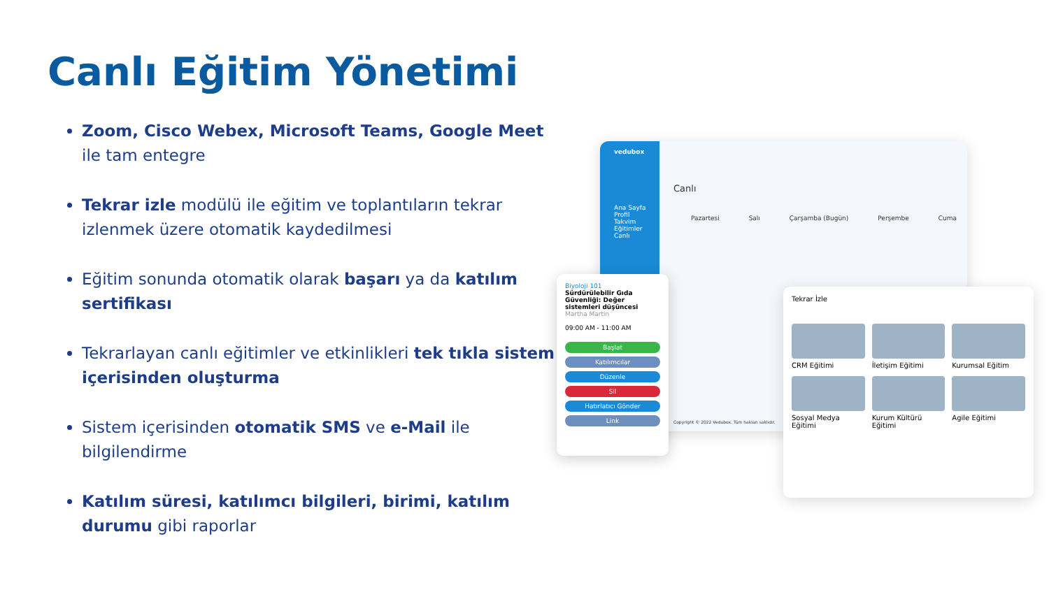Canlı Eğitim Yönetimi
Zoom, Cisco Webex, Microsoft Teams, Google Meet ile tam entegre
Tekrar izle modülü ile eğitim ve toplantıların tekrar izlenmek üzere otomatik kaydedilmesi
Eğitim sonunda otomatik olarak başarı ya da katılım sertifikası
Tekrarlayan canlı eğitimler ve etkinlikleri tek tıkla sistem içerisinden oluşturma
Sistem içerisinden otomatik SMS ve e-Mail ile bilgilendirme
Katılım süresi, katılımcı bilgileri, birimi, katılım durumu gibi raporlar
vedubox
Ana Sayfa
Profil
Takvim
Eğitimler
Canlı
Canlı
Pazartesi Salı Çarşamba (Bugün) Perşembe Cuma
Copyright © 2022 Vedubox. Tüm hakları saklıdır.
Biyoloji 101
Sürdürülebilir Gıda Güvenliği: Değer sistemleri düşüncesi
Martha Martin
09:00 AM - 11:00 AM
Başlat
Katılımcılar
Düzenle
Sil
Hatırlatıcı Gönder
Link
Tekrar İzle
CRM Eğitimi
İletişim Eğitimi
Kurumsal Eğitim
Sosyal Medya Eğitimi
Kurum Kültürü Eğitimi
Agile Eğitimi